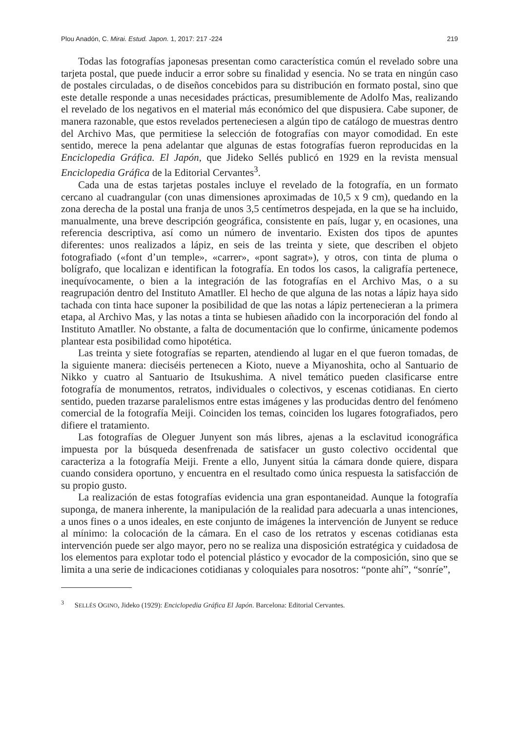Plou Anadón, C. Mirai. Estud. Japon. 1, 2017: 217 -224 219
Todas las fotografías japonesas presentan como característica común el revelado sobre una tarjeta postal, que puede inducir a error sobre su finalidad y esencia. No se trata en ningún caso de postales circuladas, o de diseños concebidos para su distribución en formato postal, sino que este detalle responde a unas necesidades prácticas, presumiblemente de Adolfo Mas, realizando el revelado de los negativos en el material más económico del que dispusiera. Cabe suponer, de manera razonable, que estos revelados perteneciesen a algún tipo de catálogo de muestras dentro del Archivo Mas, que permitiese la selección de fotografías con mayor comodidad. En este sentido, merece la pena adelantar que algunas de estas fotografías fueron reproducidas en la Enciclopedia Gráfica. El Japón, que Jideko Sellés publicó en 1929 en la revista mensual Enciclopedia Gráfica de la Editorial Cervantes<sup>3</sup>.
Cada una de estas tarjetas postales incluye el revelado de la fotografía, en un formato cercano al cuadrangular (con unas dimensiones aproximadas de 10,5 x 9 cm), quedando en la zona derecha de la postal una franja de unos 3,5 centímetros despejada, en la que se ha incluido, manualmente, una breve descripción geográfica, consistente en país, lugar y, en ocasiones, una referencia descriptiva, así como un número de inventario. Existen dos tipos de apuntes diferentes: unos realizados a lápiz, en seis de las treinta y siete, que describen el objeto fotografiado («font d’un temple», «carrer», «pont sagrat»), y otros, con tinta de pluma o bolígrafo, que localizan e identifican la fotografía. En todos los casos, la caligrafía pertenece, inequívocamente, o bien a la integración de las fotografías en el Archivo Mas, o a su reagrupación dentro del Instituto Amatller. El hecho de que alguna de las notas a lápiz haya sido tachada con tinta hace suponer la posibilidad de que las notas a lápiz pertenecieran a la primera etapa, al Archivo Mas, y las notas a tinta se hubiesen añadido con la incorporación del fondo al Instituto Amatller. No obstante, a falta de documentación que lo confirme, únicamente podemos plantear esta posibilidad como hipotética.
Las treinta y siete fotografías se reparten, atendiendo al lugar en el que fueron tomadas, de la siguiente manera: dieciséis pertenecen a Kioto, nueve a Miyanoshita, ocho al Santuario de Nikko y cuatro al Santuario de Itsukushima. A nivel temático pueden clasificarse entre fotografía de monumentos, retratos, individuales o colectivos, y escenas cotidianas. En cierto sentido, pueden trazarse paralelismos entre estas imágenes y las producidas dentro del fenómeno comercial de la fotografía Meiji. Coinciden los temas, coinciden los lugares fotografiados, pero difiere el tratamiento.
Las fotografías de Oleguer Junyent son más libres, ajenas a la esclavitud iconográfica impuesta por la búsqueda desenfrenada de satisfacer un gusto colectivo occidental que caracteriza a la fotografía Meiji. Frente a ello, Junyent sitúa la cámara donde quiere, dispara cuando considera oportuno, y encuentra en el resultado como única respuesta la satisfacción de su propio gusto.
La realización de estas fotografías evidencia una gran espontaneidad. Aunque la fotografía suponga, de manera inherente, la manipulación de la realidad para adecuarla a unas intenciones, a unos fines o a unos ideales, en este conjunto de imágenes la intervención de Junyent se reduce al mínimo: la colocación de la cámara. En el caso de los retratos y escenas cotidianas esta intervención puede ser algo mayor, pero no se realiza una disposición estratégica y cuidadosa de los elementos para explotar todo el potencial plástico y evocador de la composición, sino que se limita a una serie de indicaciones cotidianas y coloquiales para nosotros: “ponte ahí”, “sonríe”,
<sup>3</sup> SELLÉS OGINO, Jideko (1929): Enciclopedia Gráfica El Japón. Barcelona: Editorial Cervantes.